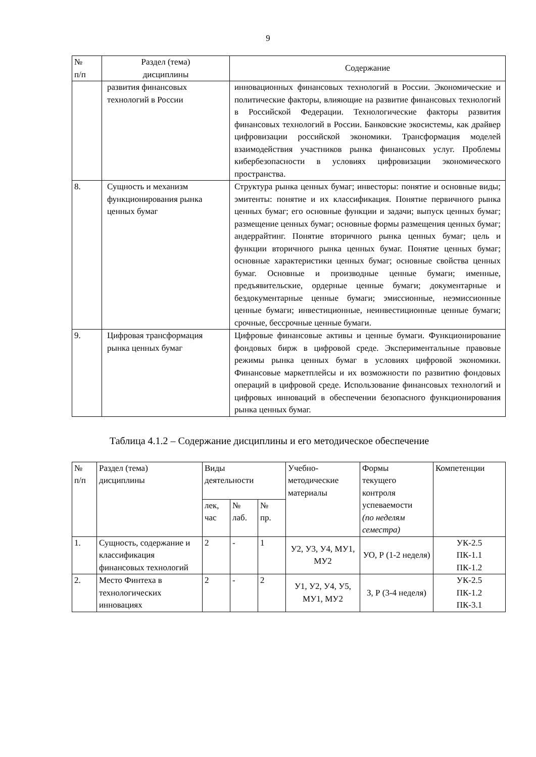9
| № п/п | Раздел (тема) дисциплины | Содержание |
| --- | --- | --- |
| | развития финансовых технологий в России | инновационных финансовых технологий в России. Экономические и политические факторы, влияющие на развитие финансовых технологий в Российской Федерации. Технологические факторы развития финансовых технологий в России. Банковские экосистемы, как драйвер цифровизации российской экономики. Трансформация моделей взаимодействия участников рынка финансовых услуг. Проблемы кибербезопасности в условиях цифровизации экономического пространства. |
| 8. | Сущность и механизм функционирования рынка ценных бумаг | Структура рынка ценных бумаг; инвесторы: понятие и основные виды; эмитенты: понятие и их классификация. Понятие первичного рынка ценных бумаг; его основные функции и задачи; выпуск ценных бумаг; размещение ценных бумаг; основные формы размещения ценных бумаг; андеррайтинг. Понятие вторичного рынка ценных бумаг; цель и функции вторичного рынка ценных бумаг. Понятие ценных бумаг; основные характеристики ценных бумаг; основные свойства ценных бумаг. Основные и производные ценные бумаги; именные, предъявительские, ордерные ценные бумаги; документарные и бездокументарные ценные бумаги; эмиссионные, неэмиссионные ценные бумаги; инвестиционные, неинвестиционные ценные бумаги; срочные, бессрочные ценные бумаги. |
| 9. | Цифровая трансформация рынка ценных бумаг | Цифровые финансовые активы и ценные бумаги. Функционирование фондовых бирж в цифровой среде. Экспериментальные правовые режимы рынка ценных бумаг в условиях цифровой экономики. Финансовые маркетплейсы и их возможности по развитию фондовых операций в цифровой среде. Использование финансовых технологий и цифровых инноваций в обеспечении безопасного функционирования рынка ценных бумаг. |
Таблица 4.1.2 – Содержание дисциплины и его методическое обеспечение
| № п/п | Раздел (тема) дисциплины | Виды деятельности | | | Учебно- методические материалы | Формы текущего контроля успеваемости (по неделям семестра) | Компетенции |
| | | лек, час | № лаб. | № пр. | | | |
| 1. | Сущность, содержание и классификация финансовых технологий | 2 | - | 1 | У2, У3, У4, МУ1, МУ2 | УО, Р (1-2 неделя) | УК-2.5 ПК-1.1 ПК-1.2 |
| 2. | Место Финтеха в технологических инновациях | 2 | - | 2 | У1, У2, У4, У5, МУ1, МУ2 | З, Р (3-4 неделя) | УК-2.5 ПК-1.2 ПК-3.1 |